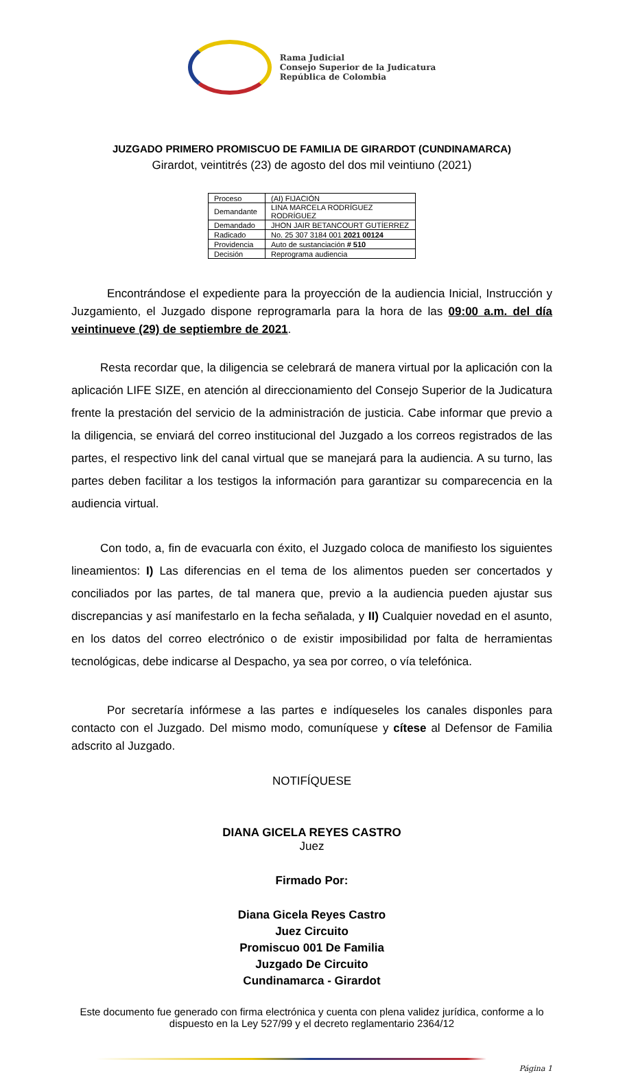Rama Judicial
Consejo Superior de la Judicatura
República de Colombia
JUZGADO PRIMERO PROMISCUO DE FAMILIA DE GIRARDOT (CUNDINAMARCA)
Girardot, veintitrés (23) de agosto del dos mil veintiuno (2021)
| Proceso | (AI) FIJACIÓN |
| Demandante | LINA MARCELA RODRÍGUEZ RODRÍGUEZ |
| Demandado | JHON JAIR BETANCOURT GUTÍERREZ |
| Radicado | No. 25 307 3184 001 2021 00124 |
| Providencia | Auto de sustanciación # 510 |
| Decisión | Reprograma audiencia |
Encontrándose el expediente para la proyección de la audiencia Inicial, Instrucción y Juzgamiento, el Juzgado dispone reprogramarla para la hora de las 09:00 a.m. del día veintinueve (29) de septiembre de 2021.
Resta recordar que, la diligencia se celebrará de manera virtual por la aplicación con la aplicación LIFE SIZE, en atención al direccionamiento del Consejo Superior de la Judicatura frente la prestación del servicio de la administración de justicia. Cabe informar que previo a la diligencia, se enviará del correo institucional del Juzgado a los correos registrados de las partes, el respectivo link del canal virtual que se manejará para la audiencia. A su turno, las partes deben facilitar a los testigos la información para garantizar su comparecencia en la audiencia virtual.
Con todo, a, fin de evacuarla con éxito, el Juzgado coloca de manifiesto los siguientes lineamientos: I) Las diferencias en el tema de los alimentos pueden ser concertados y conciliados por las partes, de tal manera que, previo a la audiencia pueden ajustar sus discrepancias y así manifestarlo en la fecha señalada, y II) Cualquier novedad en el asunto, en los datos del correo electrónico o de existir imposibilidad por falta de herramientas tecnológicas, debe indicarse al Despacho, ya sea por correo, o vía telefónica.
Por secretaría infórmese a las partes e indíqueseles los canales disponles para contacto con el Juzgado. Del mismo modo, comuníquese y cítese al Defensor de Familia adscrito al Juzgado.
NOTIFÍQUESE
DIANA GICELA REYES CASTRO
Juez
Firmado Por:
Diana Gicela Reyes Castro
Juez Circuito
Promiscuo 001 De Familia
Juzgado De Circuito
Cundinamarca - Girardot
Este documento fue generado con firma electrónica y cuenta con plena validez jurídica, conforme a lo dispuesto en la Ley 527/99 y el decreto reglamentario 2364/12
Página 1